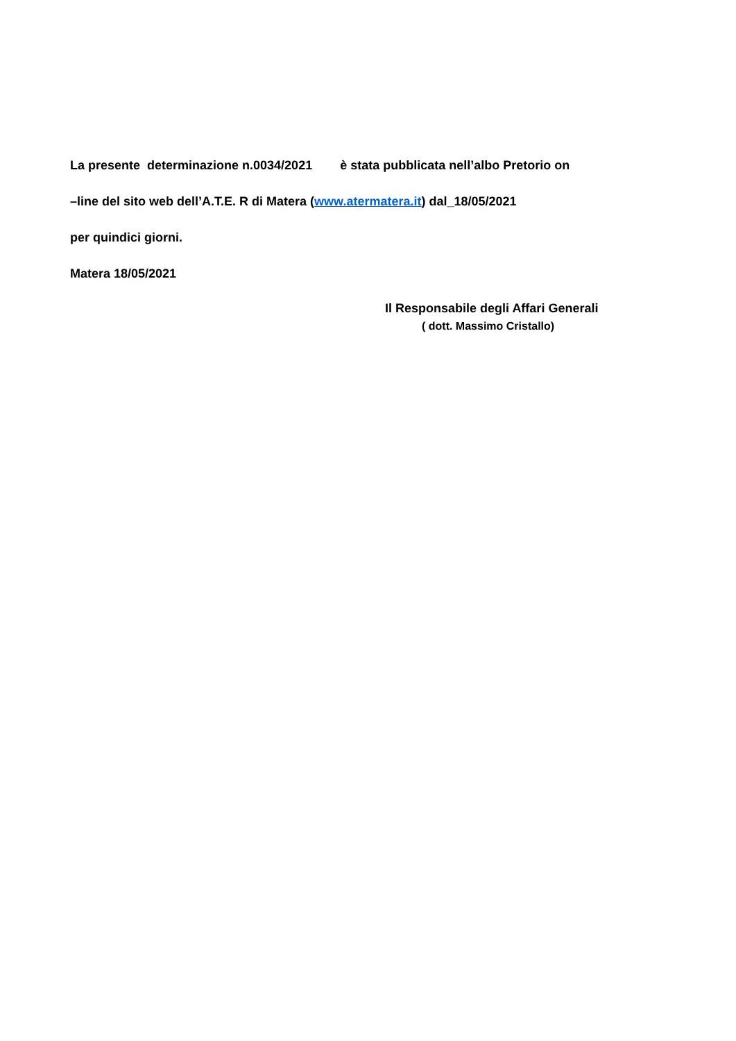La presente determinazione n.0034/2021 è stata pubblicata nell’albo Pretorio on
–line del sito web dell’A.T.E. R di Matera (www.atermatera.it) dal_18/05/2021
per quindici giorni.
Matera 18/05/2021
Il Responsabile degli Affari Generali
( dott. Massimo Cristallo)